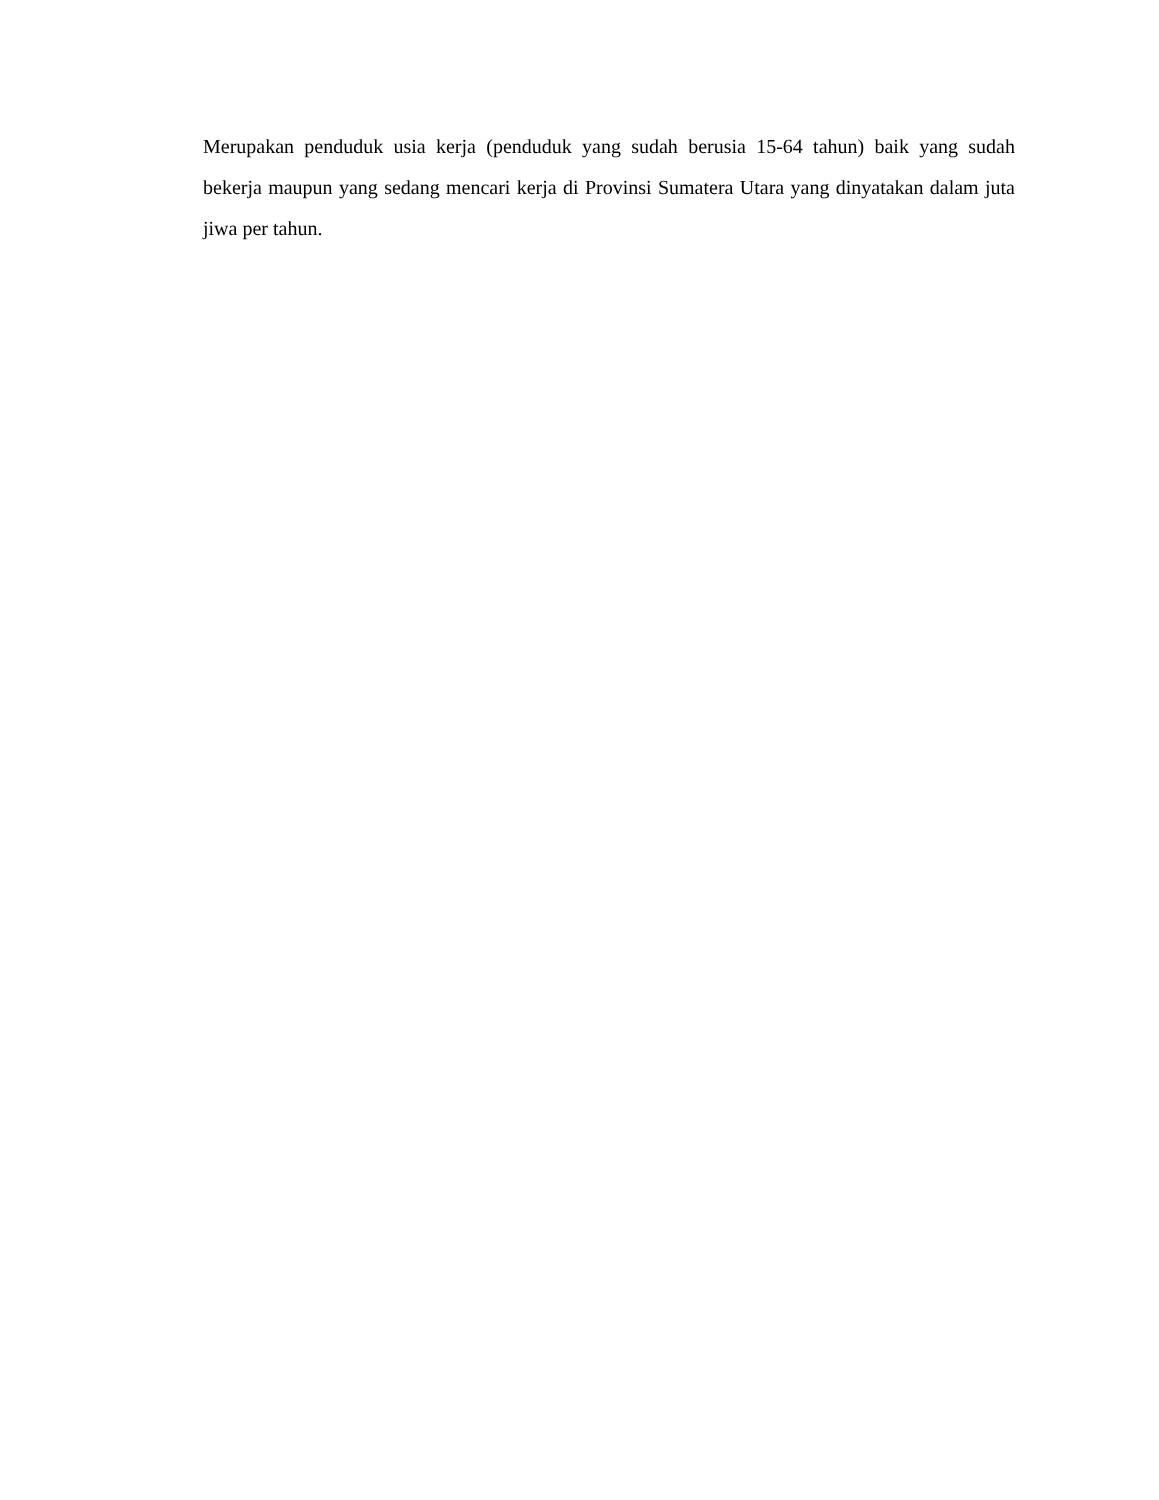Merupakan penduduk usia kerja (penduduk yang sudah berusia 15-64 tahun) baik yang sudah bekerja maupun yang sedang mencari kerja di Provinsi Sumatera Utara yang dinyatakan dalam juta jiwa per tahun.